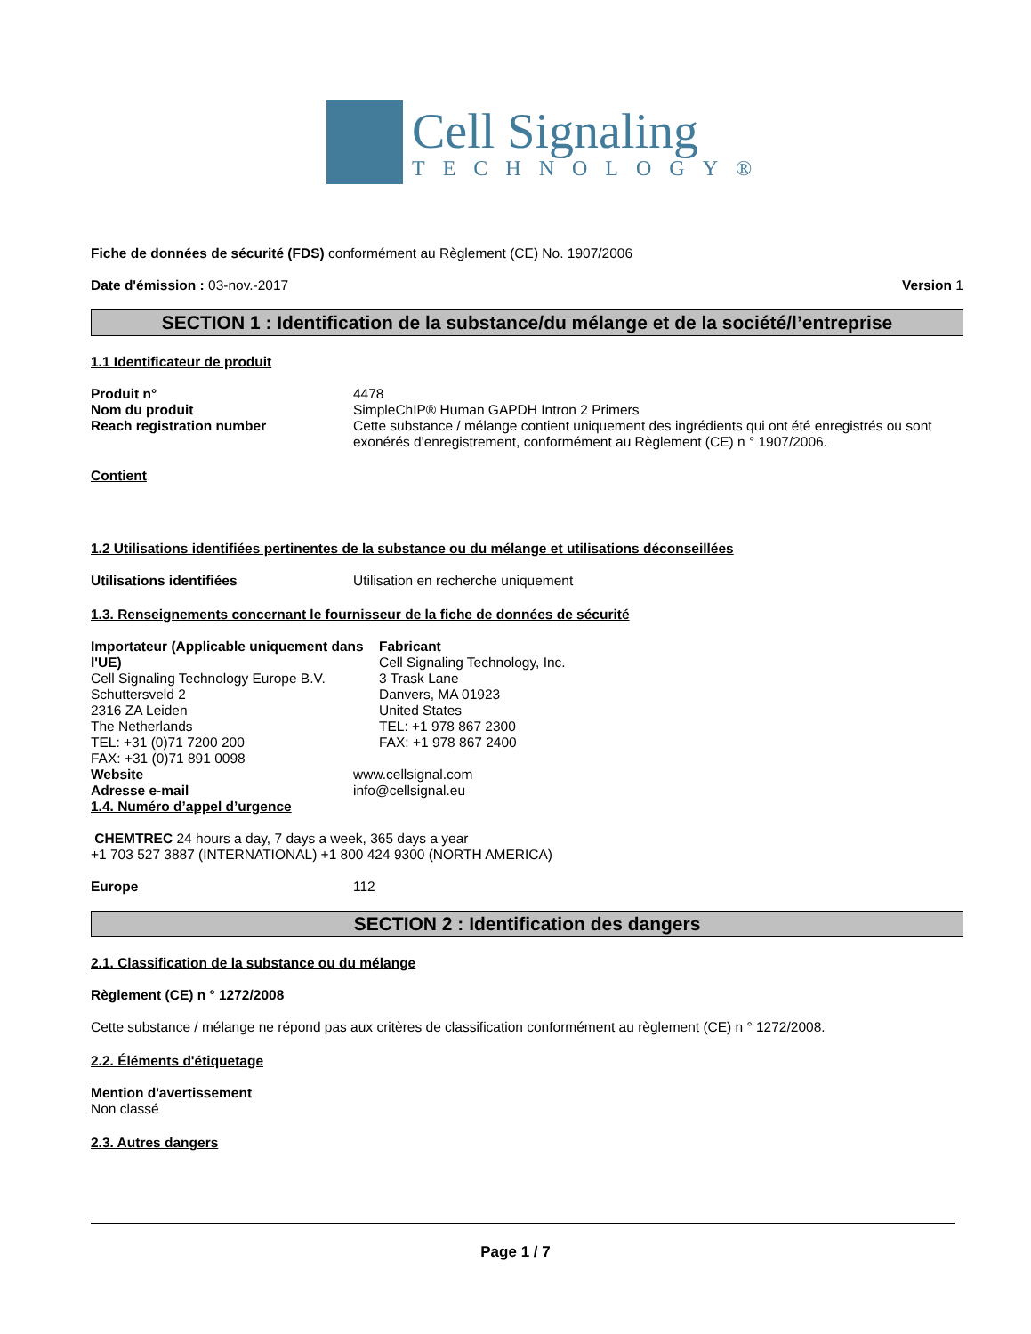Cell Signaling
TECHNOLOGY®
Fiche de données de sécurité (FDS) conformément au Règlement (CE) No. 1907/2006
Date d'émission : 03-nov.-2017 Version 1
SECTION 1 : Identification de la substance/du mélange et de la société/l’entreprise
1.1 Identificateur de produit
Produit n° 4478
Nom du produit SimpleChIP® Human GAPDH Intron 2 Primers
Reach registration number Cette substance / mélange contient uniquement des ingrédients qui ont été enregistrés ou sont exonérés d'enregistrement, conformément au Règlement (CE) n ° 1907/2006.
Contient
1.2 Utilisations identifiées pertinentes de la substance ou du mélange et utilisations déconseillées
Utilisations identifiées Utilisation en recherche uniquement
1.3. Renseignements concernant le fournisseur de la fiche de données de sécurité
Importateur (Applicable uniquement dans l'UE)
Cell Signaling Technology Europe B.V.
Schuttersveld 2
2316 ZA Leiden
The Netherlands
TEL: +31 (0)71 7200 200
FAX: +31 (0)71 891 0098
Fabricant
Cell Signaling Technology, Inc.
3 Trask Lane
Danvers, MA 01923
United States
TEL: +1 978 867 2300
FAX: +1 978 867 2400
Website www.cellsignal.com
Adresse e-mail info@cellsignal.eu
1.4. Numéro d’appel d’urgence
CHEMTREC 24 hours a day, 7 days a week, 365 days a year
+1 703 527 3887 (INTERNATIONAL) +1 800 424 9300 (NORTH AMERICA)
Europe 112
SECTION 2 : Identification des dangers
2.1. Classification de la substance ou du mélange
Règlement (CE) n ° 1272/2008
Cette substance / mélange ne répond pas aux critères de classification conformément au règlement (CE) n ° 1272/2008.
2.2. Éléments d'étiquetage
Mention d'avertissement
Non classé
2.3. Autres dangers
Page 1 / 7